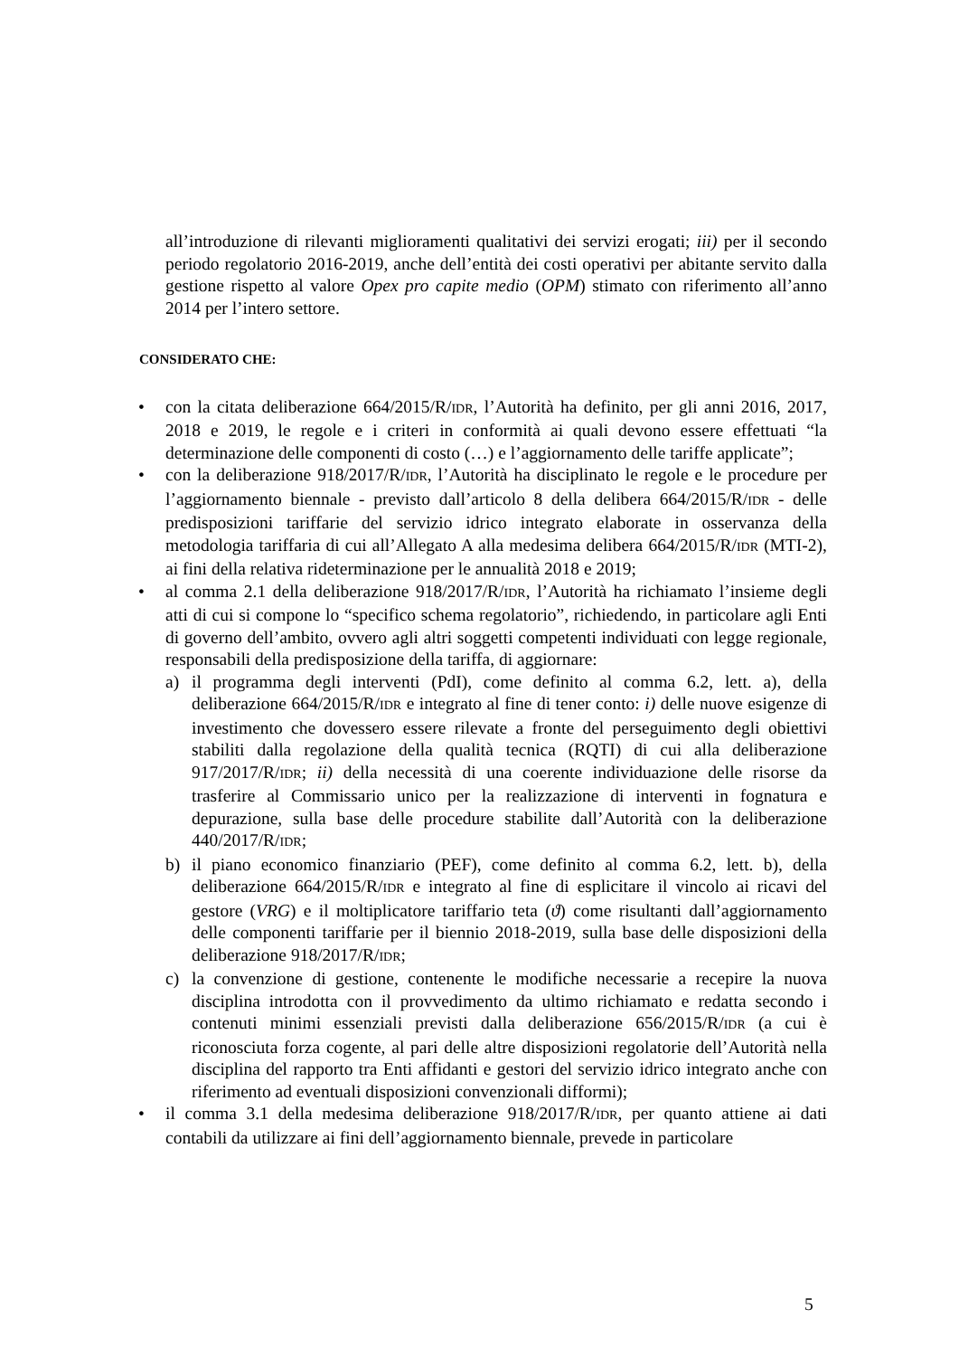all’introduzione di rilevanti miglioramenti qualitativi dei servizi erogati; iii) per il secondo periodo regolatorio 2016-2019, anche dell’entità dei costi operativi per abitante servito dalla gestione rispetto al valore Opex pro capite medio (OPM) stimato con riferimento all’anno 2014 per l’intero settore.
CONSIDERATO CHE:
• con la citata deliberazione 664/2015/R/IDR, l’Autorità ha definito, per gli anni 2016, 2017, 2018 e 2019, le regole e i criteri in conformità ai quali devono essere effettuati “la determinazione delle componenti di costo (…) e l’aggiornamento delle tariffe applicate”;
• con la deliberazione 918/2017/R/IDR, l’Autorità ha disciplinato le regole e le procedure per l’aggiornamento biennale - previsto dall’articolo 8 della delibera 664/2015/R/IDR - delle predisposizioni tariffarie del servizio idrico integrato elaborate in osservanza della metodologia tariffaria di cui all’Allegato A alla medesima delibera 664/2015/R/IDR (MTI-2), ai fini della relativa rideterminazione per le annualità 2018 e 2019;
• al comma 2.1 della deliberazione 918/2017/R/IDR, l’Autorità ha richiamato l’insieme degli atti di cui si compone lo “specifico schema regolatorio”, richiedendo, in particolare agli Enti di governo dell’ambito, ovvero agli altri soggetti competenti individuati con legge regionale, responsabili della predisposizione della tariffa, di aggiornare:
a) il programma degli interventi (PdI), come definito al comma 6.2, lett. a), della deliberazione 664/2015/R/IDR e integrato al fine di tener conto: i) delle nuove esigenze di investimento che dovessero essere rilevate a fronte del perseguimento degli obiettivi stabiliti dalla regolazione della qualità tecnica (RQTI) di cui alla deliberazione 917/2017/R/IDR; ii) della necessità di una coerente individuazione delle risorse da trasferire al Commissario unico per la realizzazione di interventi in fognatura e depurazione, sulla base delle procedure stabilite dall’Autorità con la deliberazione 440/2017/R/IDR;
b) il piano economico finanziario (PEF), come definito al comma 6.2, lett. b), della deliberazione 664/2015/R/IDR e integrato al fine di esplicitare il vincolo ai ricavi del gestore (VRG) e il moltiplicatore tariffario teta (ϑ) come risultanti dall’aggiornamento delle componenti tariffarie per il biennio 2018-2019, sulla base delle disposizioni della deliberazione 918/2017/R/IDR;
c) la convenzione di gestione, contenente le modifiche necessarie a recepire la nuova disciplina introdotta con il provvedimento da ultimo richiamato e redatta secondo i contenuti minimi essenziali previsti dalla deliberazione 656/2015/R/IDR (a cui è riconosciuta forza cogente, al pari delle altre disposizioni regolatorie dell’Autorità nella disciplina del rapporto tra Enti affidanti e gestori del servizio idrico integrato anche con riferimento ad eventuali disposizioni convenzionali difformi);
• il comma 3.1 della medesima deliberazione 918/2017/R/IDR, per quanto attiene ai dati contabili da utilizzare ai fini dell’aggiornamento biennale, prevede in particolare
5